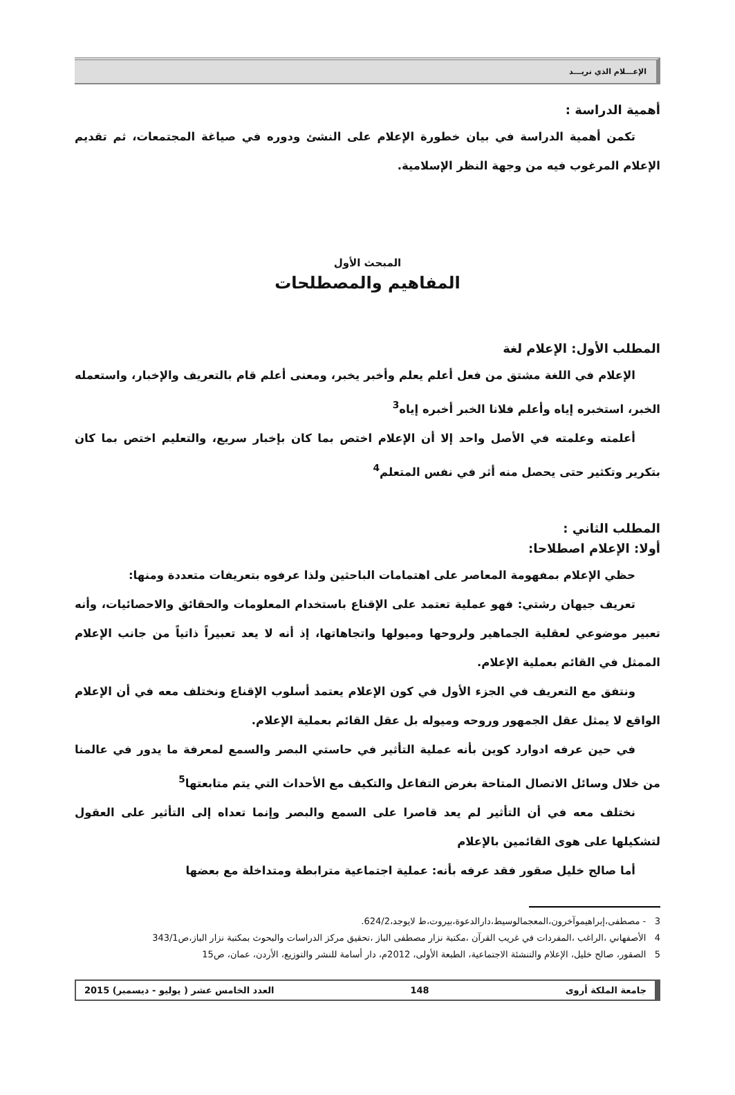الإعـــلام الذي نريـــد
أهمية الدراسة :
تكمن أهمية الدراسة في بيان خطورة الإعلام على النشئ ودوره في صياغة المجتمعات، ثم تقديم الإعلام المرغوب فيه من وجهة النظر الإسلامية.
المبحث الأول
المفاهيم والمصطلحات
المطلب الأول: الإعلام لغة
الإعلام في اللغة مشتق من فعل أعلم يعلم وأخبر يخبر، ومعنى أعلم قام بالتعريف والإخبار، واستعمله الخبر، استخبره إياه وأعلم فلانا الخبر أخبره إياه<sup>3</sup>
أعلمته وعلمته في الأصل واحد إلا أن الإعلام اختص بما كان بإخبار سريع، والتعليم اختص بما كان بتكرير وتكثير حتى يحصل منه أثر في نفس المتعلم<sup>4</sup>
المطلب الثاني :
أولا: الإعلام اصطلاحا:
حظي الإعلام بمفهومة المعاصر على اهتمامات الباحثين ولذا عرفوه بتعريفات متعددة ومنها:
تعريف جيهان رشتي: فهو عملية تعتمد على الإقناع باستخدام المعلومات والحقائق والاحصائيات، وأنه تعبير موضوعي لعقلية الجماهير ولروحها وميولها واتجاهاتها، إذ أنه لا يعد تعبيراً ذاتياً من جانب الإعلام الممثل في القائم بعملية الإعلام.
ونتفق مع التعريف في الجزء الأول في كون الإعلام يعتمد أسلوب الإقناع ونختلف معه في أن الإعلام الواقع لا يمثل عقل الجمهور وروحه وميوله بل عقل القائم بعملية الإعلام.
في حين عرفه ادوارد كوين بأنه عملية التأثير في حاستي البصر والسمع لمعرفة ما يدور في عالمنا من خلال وسائل الاتصال المتاحة بغرض التفاعل والتكيف مع الأحداث التي يتم متابعتها<sup>5</sup>
نختلف معه في أن التأثير لم يعد قاصرا على السمع والبصر وإنما تعداه إلى التأثير على العقول لتشكيلها على هوى القائمين بالإعلام
أما صالح خليل صقور فقد عرفه بأنه: عملية اجتماعية مترابطة ومتداخلة مع بعضها
3 - مصطفى،إبراهيموآخرون،المعجمالوسيط،دارالدعوة،بيروت،ط لايوجد،624/2.
4 الأصفهاني ،الراغب ،المفردات في غريب القرآن ،مكتبة نزار مصطفى الباز ،تحقيق مركز الدراسات والبحوث بمكتبة نزار الباز،ص343/1
5 الصقور، صالح خليل، الإعلام والتنشئة الاجتماعية، الطبعة الأولى، 2012م، دار أسامة للنشر والتوزيع، الأردن، عمان، ص15
جامعة الملكة أروى 148 العدد الخامس عشر ( يوليو - ديسمبر) 2015